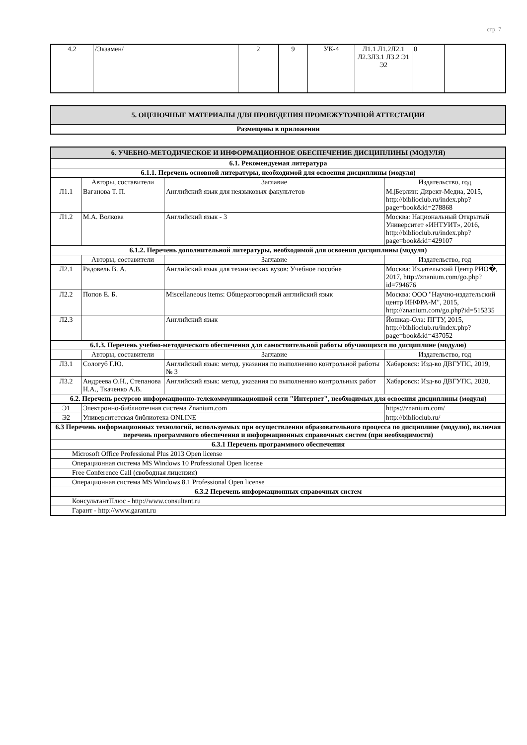стр. 7
| 4.2 | /Экзамен/ | 2 | 9 | УК-4 | Л1.1 Л1.2Л2.1 Л2.3Л3.1 Л3.2 Э1 Э2 | 0 | |
| 5. ОЦЕНОЧНЫЕ МАТЕРИАЛЫ ДЛЯ ПРОВЕДЕНИЯ ПРОМЕЖУТОЧНОЙ АТТЕСТАЦИИ |
| Размещены в приложении |
| 6. УЧЕБНО-МЕТОДИЧЕСКОЕ И ИНФОРМАЦИОННОЕ ОБЕСПЕЧЕНИЕ ДИСЦИПЛИНЫ (МОДУЛЯ) | | | |
| 6.1. Рекомендуемая литература | | | |
| 6.1.1. Перечень основной литературы, необходимой для освоения дисциплины (модуля) | | | |
| | Авторы, составители | Заглавие | Издательство, год |
| Л1.1 | Ваганова Т. П. | Английский язык для неязыковых факультетов | М./Берлин: Директ-Медиа, 2015, http://biblioclub.ru/index.php?page=book&id=278868 |
| Л1.2 | М.А. Волкова | Английский язык - 3 | Москва: Национальный Открытый Университет «ИНТУИТ», 2016, http://biblioclub.ru/index.php?page=book&id=429107 |
| 6.1.2. Перечень дополнительной литературы, необходимой для освоения дисциплины (модуля) | | | |
| | Авторы, составители | Заглавие | Издательство, год |
| Л2.1 | Радовель В. А. | Английский язык для технических вузов: Учебное пособие | Москва: Издательский Центр РИО�, 2017, http://znanium.com/go.php?id=794676 |
| Л2.2 | Попов Е. Б. | Miscellaneous items: Общеразговорный английский язык | Москва: ООО "Научно-издательский центр ИНФРА-М", 2015, http://znanium.com/go.php?id=515335 |
| Л2.3 | | Английский язык | Йошкар-Ола: ПГТУ, 2015, http://biblioclub.ru/index.php?page=book&id=437052 |
| 6.1.3. Перечень учебно-методического обеспечения для самостоятельной работы обучающихся по дисциплине (модулю) | | | |
| | Авторы, составители | Заглавие | Издательство, год |
| Л3.1 | Сологуб Г.Ю. | Английский язык: метод. указания по выполнению контрольной работы № 3 | Хабаровск: Изд-во ДВГУПС, 2019, |
| Л3.2 | Андреева О.Н., Степанова Н.А., Ткаченко А.В. | Английский язык: метод. указания по выполнению контрольных работ | Хабаровск: Изд-во ДВГУПС, 2020, |
| 6.2. Перечень ресурсов информационно-телекоммуникационной сети "Интернет", необходимых для освоения дисциплины (модуля) | | | |
| Э1 | Электронно-библиотечная система Znanium.com | | https://znanium.com/ |
| Э2 | Университетская библиотека ONLINE | | http://biblioclub.ru/ |
| 6.3 Перечень информационных технологий, используемых при осуществлении образовательного процесса по дисциплине (модулю), включая перечень программного обеспечения и информационных справочных систем (при необходимости) | | | |
| 6.3.1 Перечень программного обеспечения | | | |
| Microsoft Office Professional Plus 2013 Open license | | | |
| Операционная система MS Windows 10 Professional Open license | | | |
| Free Conference Call (свободная лицензия) | | | |
| Операционная система MS Windows 8.1 Professional Open license | | | |
| 6.3.2 Перечень информационных справочных систем | | | |
| КонсультантПлюс - http://www.consultant.ru | | | |
| Гарант - http://www.garant.ru | | | |